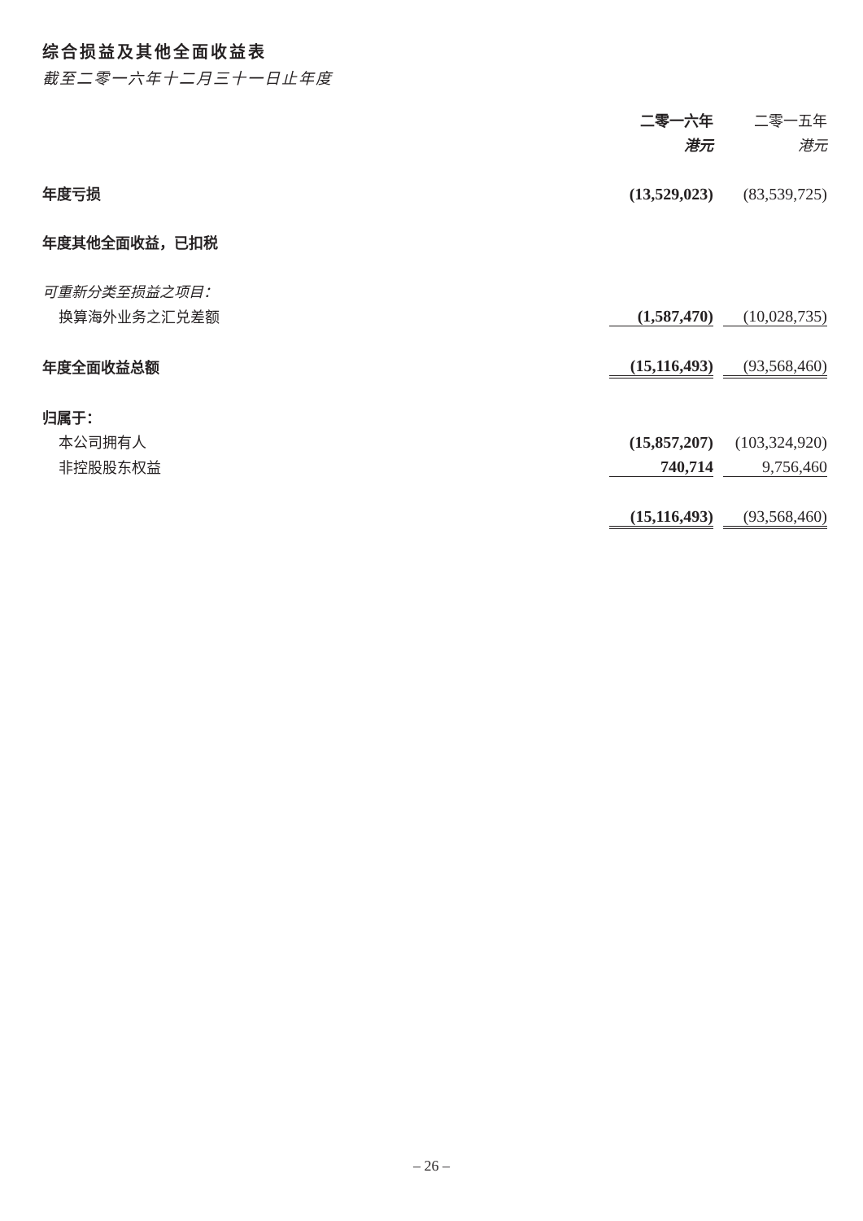综合损益及其他全面收益表
截至二零一六年十二月三十一日止年度
| | 二零一六年 | | 二零一五年 |
| | 港元 | | 港元 |
| 年度亏损 | (13,529,023) | | (83,539,725) |
| 年度其他全面收益，已扣税 | | | |
| 可重新分类至损益之项目： | | | |
| 换算海外业务之汇兑差额 | (1,587,470) | | (10,028,735) |
| 年度全面收益总额 | (15,116,493) | | (93,568,460) |
| 归属于： | | | |
| 本公司拥有人 | (15,857,207) | | (103,324,920) |
| 非控股股东权益 | 740,714 | | 9,756,460 |
| | (15,116,493) | | (93,568,460) |
– 26 –